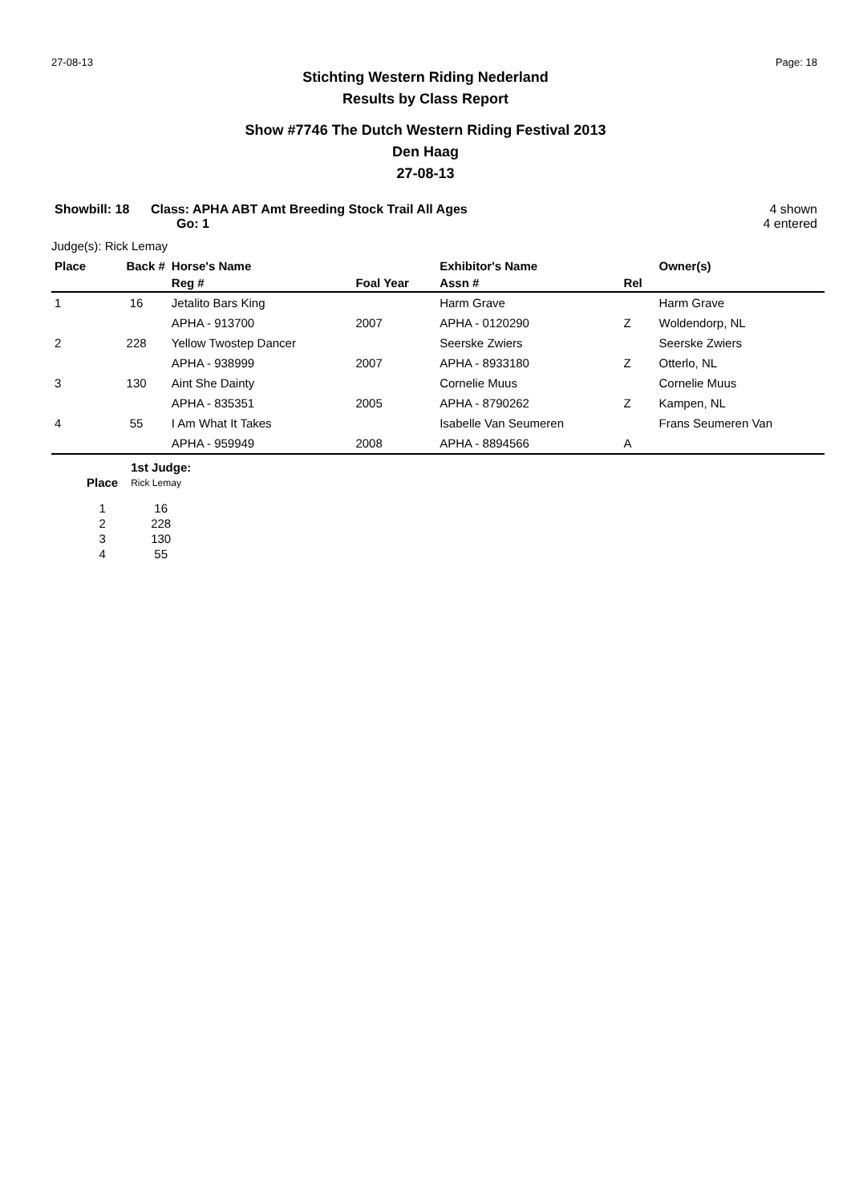27-08-13 Page: 18
Stichting Western Riding Nederland
Results by Class Report
Show #7746 The Dutch Western Riding Festival 2013
Den Haag
27-08-13
Showbill: 18 Class: APHA ABT Amt Breeding Stock Trail All Ages
Go: 1
4 shown
4 entered
Judge(s): Rick Lemay
| Place | Back # | Horse's Name | | Exhibitor's Name | | Owner(s) |
| --- | --- | --- | --- | --- | --- | --- |
| | | Reg # | Foal Year | Assn # | Rel | |
| 1 | 16 | Jetalito Bars King | | Harm Grave | | Harm Grave |
| | | APHA - 913700 | 2007 | APHA - 0120290 | Z | Woldendorp, NL |
| 2 | 228 | Yellow Twostep Dancer | | Seerske Zwiers | | Seerske Zwiers |
| | | APHA - 938999 | 2007 | APHA - 8933180 | Z | Otterlo, NL |
| 3 | 130 | Aint She Dainty | | Cornelie Muus | | Cornelie Muus |
| | | APHA - 835351 | 2005 | APHA - 8790262 | Z | Kampen, NL |
| 4 | 55 | I Am What It Takes | | Isabelle Van Seumeren | | Frans Seumeren Van |
| | | APHA - 959949 | 2008 | APHA - 8894566 | A | |
| | 1st Judge: |
| Place | Rick Lemay |
| 1 | 16 |
| 2 | 228 |
| 3 | 130 |
| 4 | 55 |